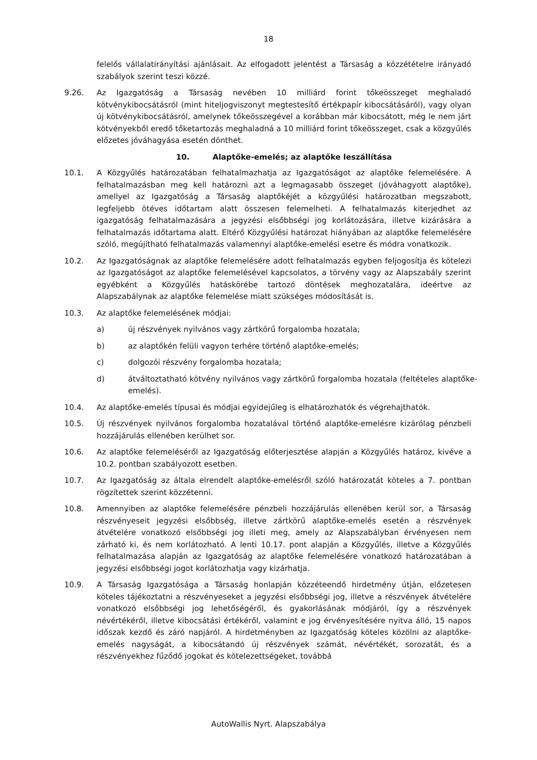18
felelős vállalatirányítási ajánlásait. Az elfogadott jelentést a Társaság a közzétételre irányadó szabályok szerint teszi közzé.
9.26. Az Igazgatóság a Társaság nevében 10 milliárd forint tőkeösszeget meghaladó kötvénykibocsátásról (mint hiteljogviszonyt megtestesítő értékpapír kibocsátásáról), vagy olyan új kötvénykibocsátásról, amelynek tőkeösszegével a korábban már kibocsátott, még le nem járt kötvényekből eredő tőketartozás meghaladná a 10 milliárd forint tőkeösszeget, csak a közgyűlés előzetes jóváhagyása esetén dönthet.
10. Alaptőke-emelés; az alaptőke leszállítása
10.1. A Közgyűlés határozatában felhatalmazhatja az Igazgatóságot az alaptőke felemelésére. A felhatalmazásban meg kell határozni azt a legmagasabb összeget (jóváhagyott alaptőke), amellyel az Igazgatóság a Társaság alaptőkéjét a közgyűlési határozatban megszabott, legfeljebb ötéves időtartam alatt összesen felemelheti. A felhatalmazás kiterjedhet az igazgatóság felhatalmazására a jegyzési elsőbbségi jog korlátozására, illetve kizárására a felhatalmazás időtartama alatt. Eltérő Közgyűlési határozat hiányában az alaptőke felemelésére szóló, megújítható felhatalmazás valamennyi alaptőke-emelési esetre és módra vonatkozik.
10.2. Az Igazgatóságnak az alaptőke felemelésére adott felhatalmazás egyben feljogosítja és kötelezi az Igazgatóságot az alaptőke felemelésével kapcsolatos, a törvény vagy az Alapszabály szerint egyébként a Közgyűlés hatáskörébe tartozó döntések meghozatalára, ideértve az Alapszabálynak az alaptőke felemelése miatt szükséges módosítását is.
10.3. Az alaptőke felemelésének módjai:
a) új részvények nyilvános vagy zártkörű forgalomba hozatala;
b) az alaptőkén felüli vagyon terhére történő alaptőke-emelés;
c) dolgozói részvény forgalomba hozatala;
d) átváltoztatható kötvény nyilvános vagy zártkörű forgalomba hozatala (feltételes alaptőke-emelés).
10.4. Az alaptőke-emelés típusai és módjai egyidejűleg is elhatározhatók és végrehajthatók.
10.5. Új részvények nyilvános forgalomba hozatalával történő alaptőke-emelésre kizárólag pénzbeli hozzájárulás ellenében kerülhet sor.
10.6. Az alaptőke felemeléséről az Igazgatóság előterjesztése alapján a Közgyűlés határoz, kivéve a 10.2. pontban szabályozott esetben.
10.7. Az Igazgatóság az általa elrendelt alaptőke-emelésről szóló határozatát köteles a 7. pontban rögzítettek szerint közzétenni.
10.8. Amennyiben az alaptőke felemelésére pénzbeli hozzájárulás ellenében kerül sor, a Társaság részvényeseit jegyzési elsőbbség, illetve zártkörű alaptőke-emelés esetén a részvények átvételére vonatkozó elsőbbségi jog illeti meg, amely az Alapszabályban érvényesen nem zárható ki, és nem korlátozható. A lenti 10.17. pont alapján a Közgyűlés, illetve a Közgyűlés felhatalmazása alapján az Igazgatóság az alaptőke felemelésére vonatkozó határozatában a jegyzési elsőbbségi jogot korlátozhatja vagy kizárhatja.
10.9. A Társaság Igazgatósága a Társaság honlapján közzéteendő hirdetmény útján, előzetesen köteles tájékoztatni a részvényeseket a jegyzési elsőbbségi jog, illetve a részvények átvételére vonatkozó elsőbbségi jog lehetőségéről, és gyakorlásának módjáról, így a részvények névértékéről, illetve kibocsátási értékéről, valamint e jog érvényesítésére nyitva álló, 15 napos időszak kezdő és záró napjáról. A hirdetményben az Igazgatóság köteles közölni az alaptőke-emelés nagyságát, a kibocsátandó új részvények számát, névértékét, sorozatát, és a részvényekhez fűződő jogokat és kötelezettségeket, továbbá
AutoWallis Nyrt. Alapszabálya